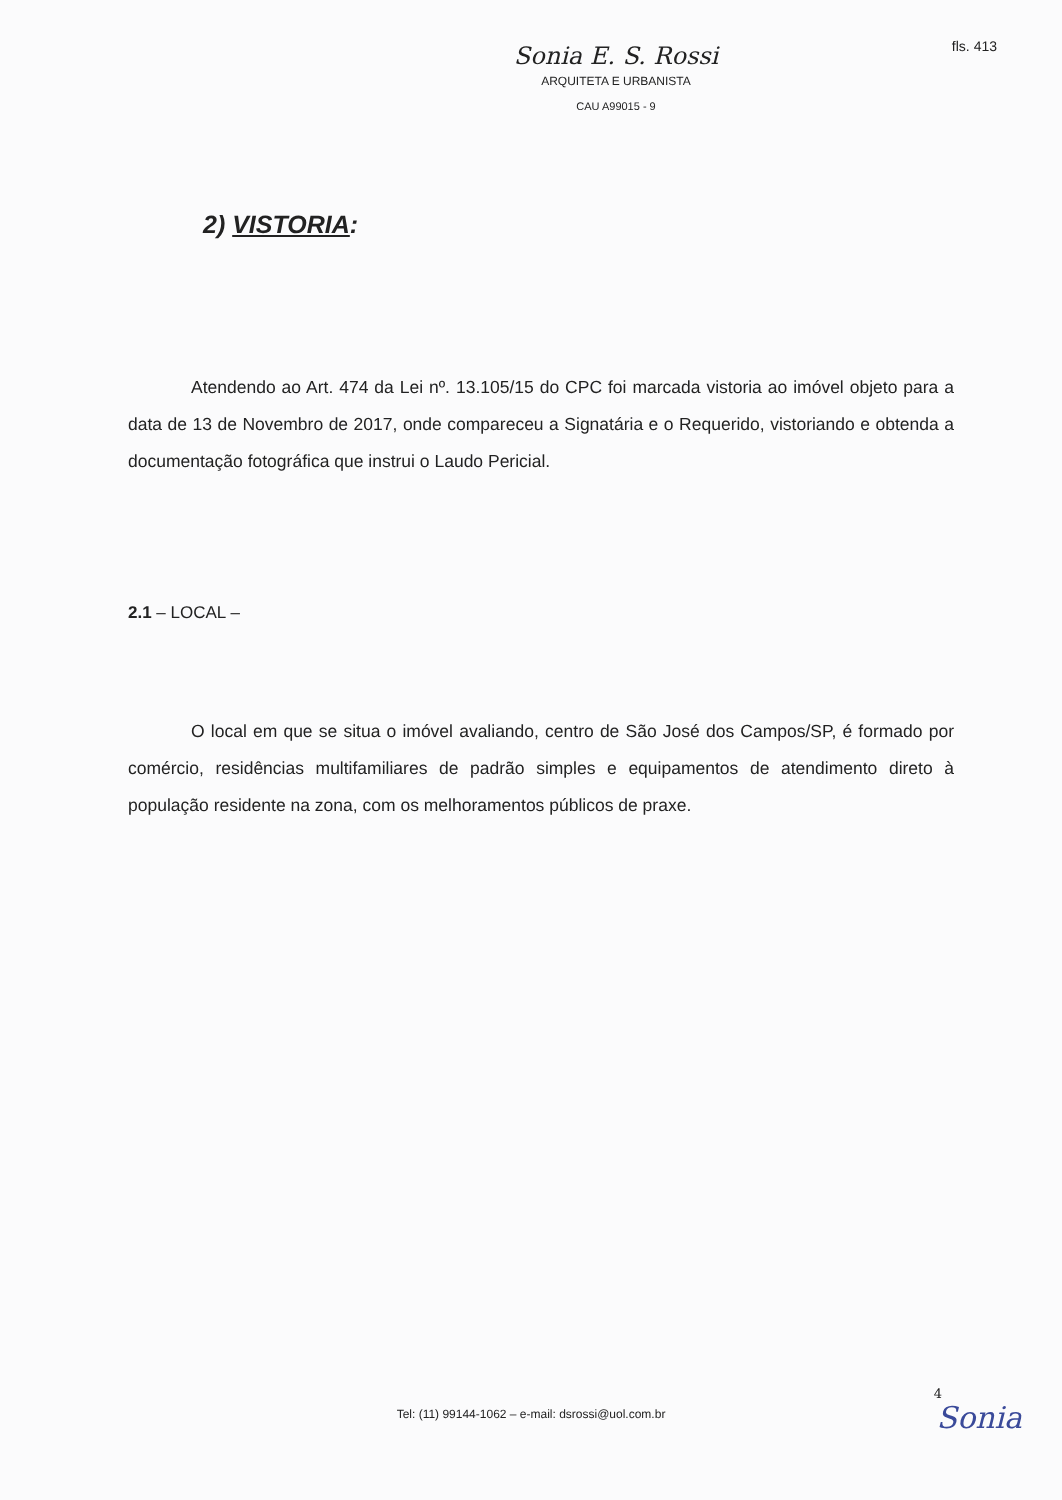fls. 413
Sonia E. S. Rossi
ARQUITETA E URBANISTA
CAU A99015 - 9
2) VISTORIA:
Atendendo ao Art. 474 da Lei nº. 13.105/15 do CPC foi marcada vistoria ao imóvel objeto para a data de 13 de Novembro de 2017, onde compareceu a Signatária e o Requerido, vistoriando e obtenda a documentação fotográfica que instrui o Laudo Pericial.
2.1 – LOCAL –
O local em que se situa o imóvel avaliando, centro de São José dos Campos/SP, é formado por comércio, residências multifamiliares de padrão simples e equipamentos de atendimento direto à população residente na zona, com os melhoramentos públicos de praxe.
4
Tel: (11) 99144-1062 – e-mail: dsrossi@uol.com.br Sonia